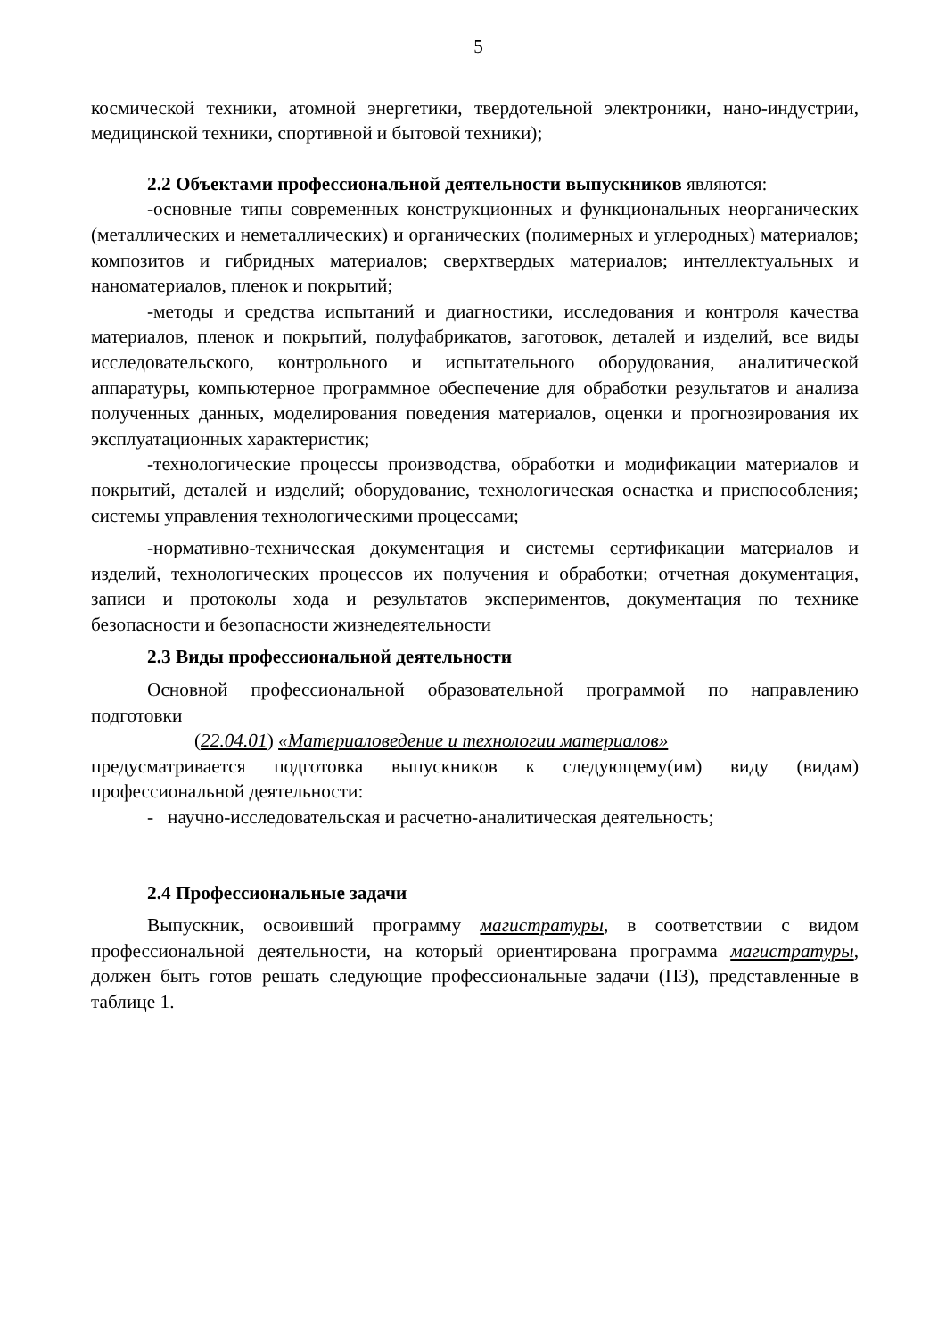5
космической техники, атомной энергетики, твердотельной электроники, нано-индустрии, медицинской техники, спортивной и бытовой техники);
2.2 Объектами профессиональной деятельности выпускников являются:
-основные типы современных конструкционных и функциональных неорганических (металлических и неметаллических) и органических (полимерных и углеродных) материалов; композитов и гибридных материалов; сверхтвердых материалов; интеллектуальных и наноматериалов, пленок и покрытий;
-методы и средства испытаний и диагностики, исследования и контроля качества материалов, пленок и покрытий, полуфабрикатов, заготовок, деталей и изделий, все виды исследовательского, контрольного и испытательного оборудования, аналитической аппаратуры, компьютерное программное обеспечение для обработки результатов и анализа полученных данных, моделирования поведения материалов, оценки и прогнозирования их эксплуатационных характеристик;
-технологические процессы производства, обработки и модификации материалов и покрытий, деталей и изделий; оборудование, технологическая оснастка и приспособления; системы управления технологическими процессами;
-нормативно-техническая документация и системы сертификации материалов и изделий, технологических процессов их получения и обработки; отчетная документация, записи и протоколы хода и результатов экспериментов, документация по технике безопасности и безопасности жизнедеятельности
2.3 Виды профессиональной деятельности
Основной профессиональной образовательной программой по направлению подготовки
(22.04.01) «Материаловедение и технологии материалов»
предусматривается подготовка выпускников к следующему(им) виду (видам) профессиональной деятельности:
- научно-исследовательская и расчетно-аналитическая деятельность;
2.4 Профессиональные задачи
Выпускник, освоивший программу магистратуры, в соответствии с видом профессиональной деятельности, на который ориентирована программа магистратуры, должен быть готов решать следующие профессиональные задачи (ПЗ), представленные в таблице 1.